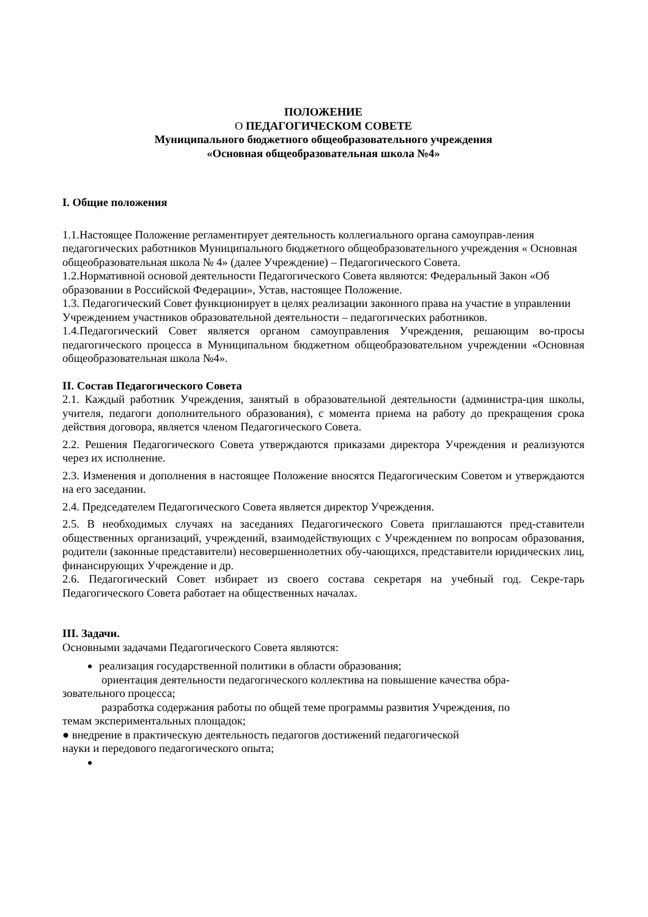ПОЛОЖЕНИЕ
О ПЕДАГОГИЧЕСКОМ СОВЕТЕ
Муниципального бюджетного общеобразовательного учреждения
«Основная общеобразовательная школа №4»
I. Общие положения
1.1.Настоящее Положение регламентирует деятельность коллегиального органа самоуправ-ления педагогических работников Муниципального бюджетного общеобразовательного учреждения « Основная общеобразовательная школа № 4» (далее Учреждение) – Педагогического Совета.
1.2.Нормативной основой деятельности Педагогического Совета являются: Федеральный Закон «Об образовании в Российской Федерации», Устав, настоящее Положение.
1.3. Педагогический Совет функционирует в целях реализации законного права на участие в управлении Учреждением участников образовательной деятельности – педагогических работников.
1.4.Педагогический Совет является органом самоуправления Учреждения, решающим во-просы педагогического процесса в Муниципальном бюджетном общеобразовательном учреждении «Основная общеобразовательная школа №4».
II. Состав Педагогического Совета
2.1. Каждый работник Учреждения, занятый в образовательной деятельности (администра-ция школы, учителя, педагоги дополнительного образования), с момента приема на работу до прекращения срока действия договора, является членом Педагогического Совета.
2.2. Решения Педагогического Совета утверждаются приказами директора Учреждения и реализуются через их исполнение.
2.3. Изменения и дополнения в настоящее Положение вносятся Педагогическим Советом и утверждаются на его заседании.
2.4. Председателем Педагогического Совета является директор Учреждения.
2.5. В необходимых случаях на заседаниях Педагогического Совета приглашаются пред-ставители общественных организаций, учреждений, взаимодействующих с Учреждением по вопросам образования, родители (законные представители) несовершеннолетних обу-чающихся, представители юридических лиц, финансирующих Учреждение и др.
2.6. Педагогический Совет избирает из своего состава секретаря на учебный год. Секре-тарь Педагогического Совета работает на общественных началах.
III. Задачи.
Основными задачами Педагогического Совета являются:
реализация государственной политики в области образования;
ориентация деятельности педагогического коллектива на повышение качества обра-
зовательного процесса;
разработка содержания работы по общей теме программы развития Учреждения, по
темам экспериментальных площадок;
● внедрение в практическую деятельность педагогов достижений педагогической
науки и передового педагогического опыта;